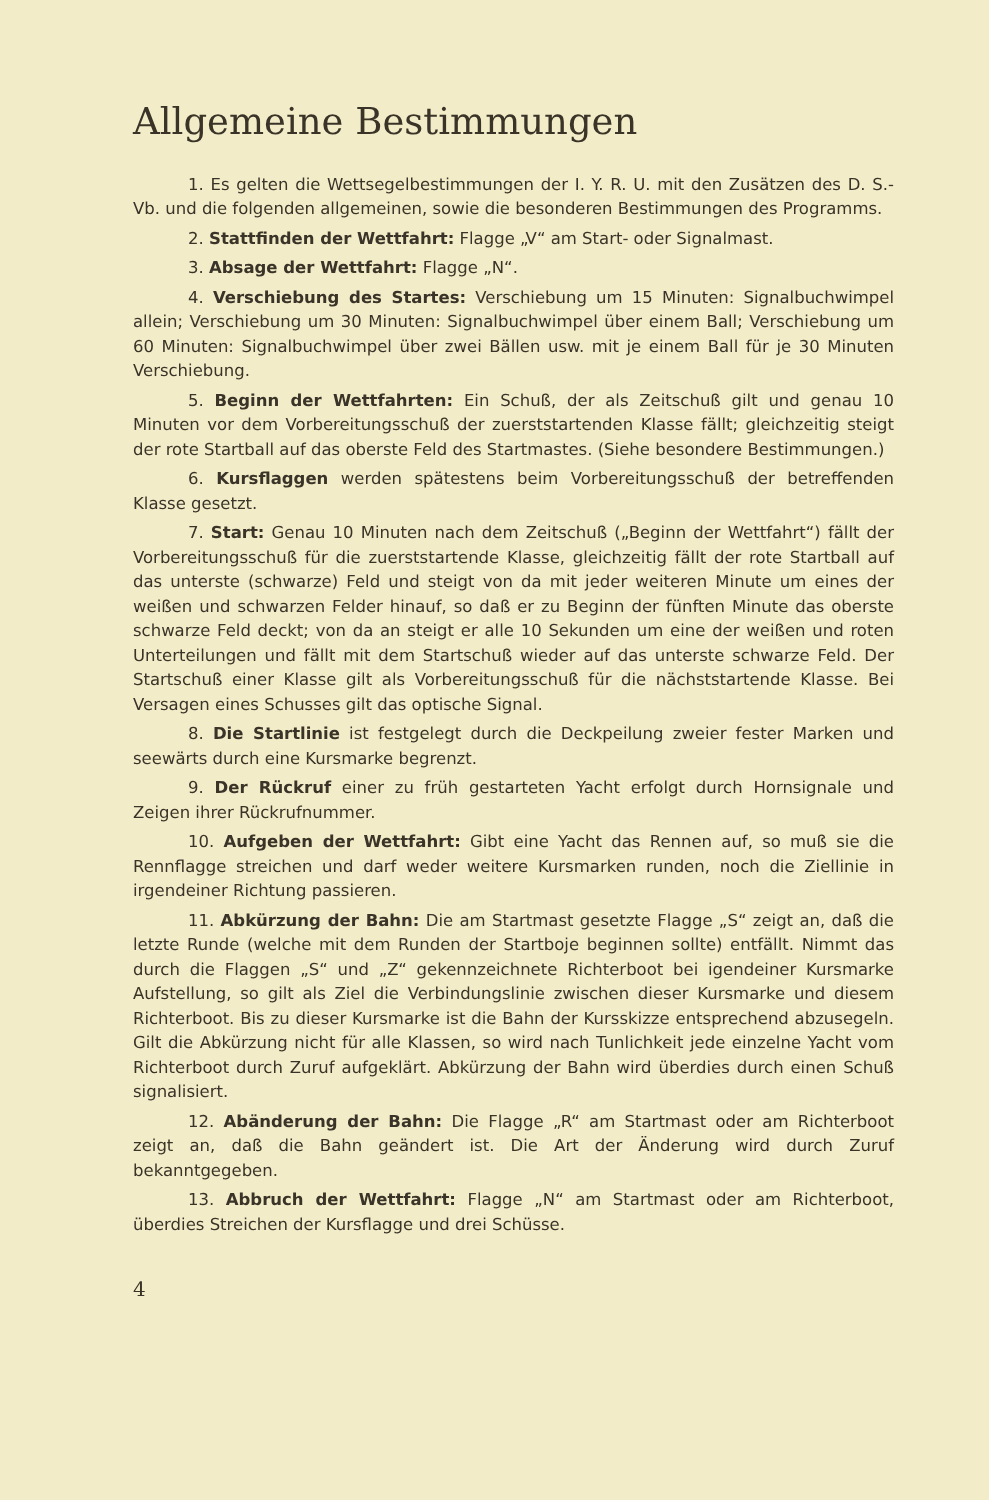Allgemeine Bestimmungen
1. Es gelten die Wettsegelbestimmungen der I. Y. R. U. mit den Zusätzen des D. S.-Vb. und die folgenden allgemeinen, sowie die besonderen Bestimmungen des Programms.
2. Stattfinden der Wettfahrt: Flagge „V“ am Start- oder Signalmast.
3. Absage der Wettfahrt: Flagge „N“.
4. Verschiebung des Startes: Verschiebung um 15 Minuten: Signalbuchwimpel allein; Verschiebung um 30 Minuten: Signalbuchwimpel über einem Ball; Verschiebung um 60 Minuten: Signalbuchwimpel über zwei Bällen usw. mit je einem Ball für je 30 Minuten Verschiebung.
5. Beginn der Wettfahrten: Ein Schuß, der als Zeitschuß gilt und genau 10 Minuten vor dem Vorbereitungsschuß der zuerststartenden Klasse fällt; gleichzeitig steigt der rote Startball auf das oberste Feld des Startmastes. (Siehe besondere Bestimmungen.)
6. Kursflaggen werden spätestens beim Vorbereitungsschuß der betreffenden Klasse gesetzt.
7. Start: Genau 10 Minuten nach dem Zeitschuß („Beginn der Wettfahrt“) fällt der Vorbereitungsschuß für die zuerststartende Klasse, gleichzeitig fällt der rote Startball auf das unterste (schwarze) Feld und steigt von da mit jeder weiteren Minute um eines der weißen und schwarzen Felder hinauf, so daß er zu Beginn der fünften Minute das oberste schwarze Feld deckt; von da an steigt er alle 10 Sekunden um eine der weißen und roten Unterteilungen und fällt mit dem Startschuß wieder auf das unterste schwarze Feld. Der Startschuß einer Klasse gilt als Vorbereitungsschuß für die nächststartende Klasse. Bei Versagen eines Schusses gilt das optische Signal.
8. Die Startlinie ist festgelegt durch die Deckpeilung zweier fester Marken und seewärts durch eine Kursmarke begrenzt.
9. Der Rückruf einer zu früh gestarteten Yacht erfolgt durch Hornsignale und Zeigen ihrer Rückrufnummer.
10. Aufgeben der Wettfahrt: Gibt eine Yacht das Rennen auf, so muß sie die Rennflagge streichen und darf weder weitere Kursmarken runden, noch die Ziellinie in irgendeiner Richtung passieren.
11. Abkürzung der Bahn: Die am Startmast gesetzte Flagge „S“ zeigt an, daß die letzte Runde (welche mit dem Runden der Startboje beginnen sollte) entfällt. Nimmt das durch die Flaggen „S“ und „Z“ gekennzeichnete Richterboot bei igendeiner Kursmarke Aufstellung, so gilt als Ziel die Verbindungslinie zwischen dieser Kursmarke und diesem Richterboot. Bis zu dieser Kursmarke ist die Bahn der Kursskizze entsprechend abzusegeln. Gilt die Abkürzung nicht für alle Klassen, so wird nach Tunlichkeit jede einzelne Yacht vom Richterboot durch Zuruf aufgeklärt. Abkürzung der Bahn wird überdies durch einen Schuß signalisiert.
12. Abänderung der Bahn: Die Flagge „R“ am Startmast oder am Richterboot zeigt an, daß die Bahn geändert ist. Die Art der Änderung wird durch Zuruf bekanntgegeben.
13. Abbruch der Wettfahrt: Flagge „N“ am Startmast oder am Richterboot, überdies Streichen der Kursflagge und drei Schüsse.
4